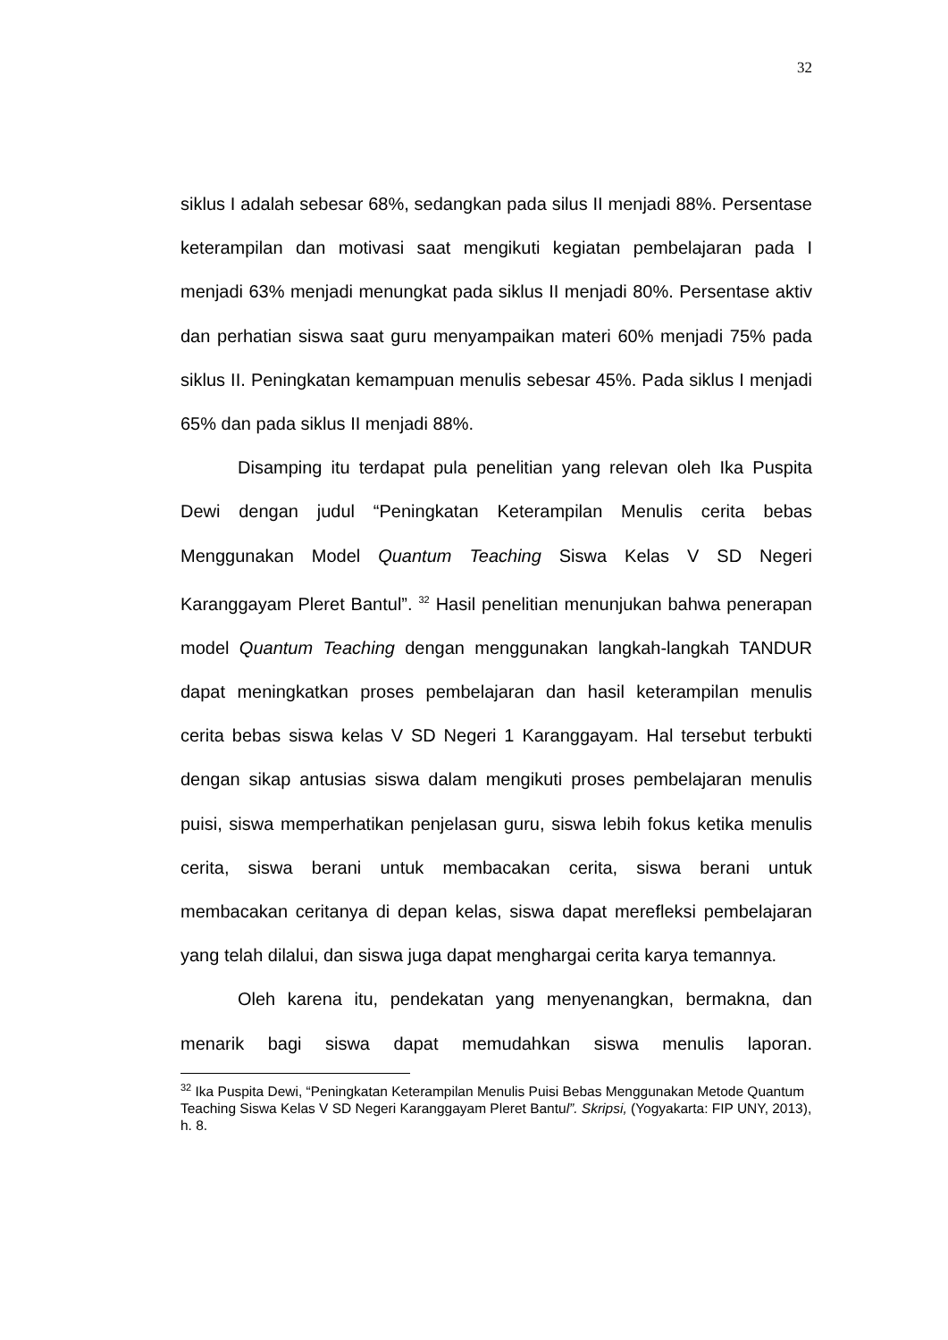32
siklus I adalah sebesar 68%, sedangkan pada silus II menjadi 88%. Persentase keterampilan dan motivasi saat mengikuti kegiatan pembelajaran pada I menjadi 63% menjadi menungkat pada siklus II menjadi 80%. Persentase aktiv dan perhatian siswa saat guru menyampaikan materi 60% menjadi 75% pada siklus II. Peningkatan kemampuan menulis sebesar 45%. Pada siklus I menjadi 65% dan pada siklus II menjadi 88%.
Disamping itu terdapat pula penelitian yang relevan oleh Ika Puspita Dewi dengan judul “Peningkatan Keterampilan Menulis cerita bebas Menggunakan Model Quantum Teaching Siswa Kelas V SD Negeri Karanggayam Pleret Bantul”. <sup>32</sup> Hasil penelitian menunjukan bahwa penerapan model Quantum Teaching dengan menggunakan langkah-langkah TANDUR dapat meningkatkan proses pembelajaran dan hasil keterampilan menulis cerita bebas siswa kelas V SD Negeri 1 Karanggayam. Hal tersebut terbukti dengan sikap antusias siswa dalam mengikuti proses pembelajaran menulis puisi, siswa memperhatikan penjelasan guru, siswa lebih fokus ketika menulis cerita, siswa berani untuk membacakan cerita, siswa berani untuk membacakan ceritanya di depan kelas, siswa dapat merefleksi pembelajaran yang telah dilalui, dan siswa juga dapat menghargai cerita karya temannya.
Oleh karena itu, pendekatan yang menyenangkan, bermakna, dan menarik bagi siswa dapat memudahkan siswa menulis laporan.
<sup>32</sup> Ika Puspita Dewi, “Peningkatan Keterampilan Menulis Puisi Bebas Menggunakan Metode Quantum Teaching Siswa Kelas V SD Negeri Karanggayam Pleret Bantul”. Skripsi, (Yogyakarta: FIP UNY, 2013), h. 8.